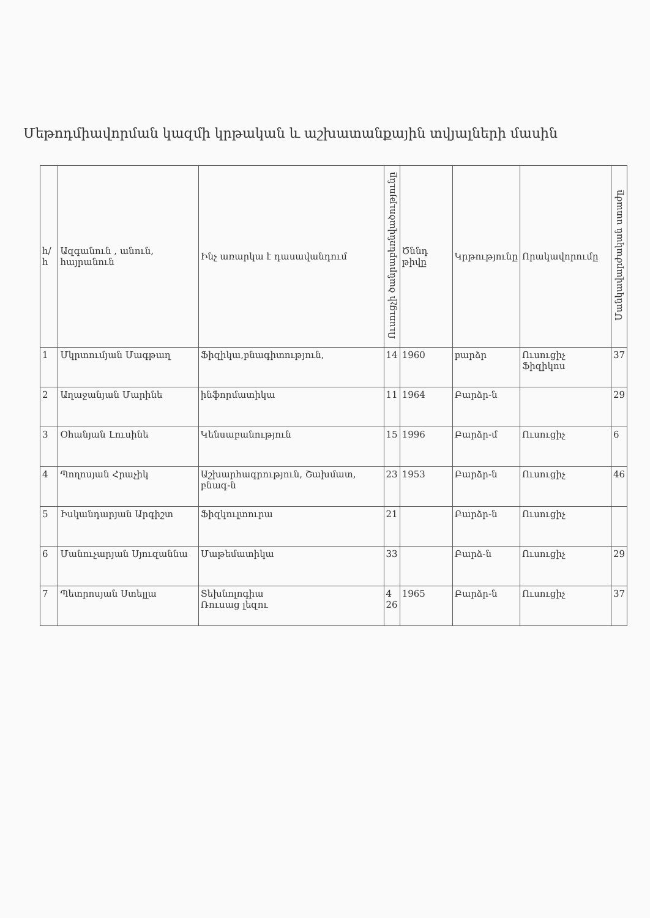Մեթոդմիավորման կազմի կրթական և աշխատանքային տվյալների մասին
| հ/հ | Ազգանուն , անուն, հայրանուն | Ինչ առարկա է դասավանդում | Ուսուցչի ծանրաբեռնվածությունը | Ծննդ թիվը | Կրթությունը | Որակավորումը | Մանկավարժական ստաժը |
| --- | --- | --- | --- | --- | --- | --- | --- |
| 1 | Մկրտումյան Մագթաղ | Ֆիզիկա,բնագիտություն, | 14 | 1960 | բարձր | Ուսուցիչ Ֆիզիկոս | 37 |
| 2 | Աղաջանյան Մարինե | ինֆորմատիկա | 11 | 1964 | Բարձր-ն | | 29 |
| 3 | Օհանյան Լուսինե | Կենսաբանություն | 15 | 1996 | Բարձր-մ | Ուսուցիչ | 6 |
| 4 | Պողոսյան Հրաչիկ | Աշխարհագրություն, Շախմատ, բնագ-ն | 23 | 1953 | Բարձր-ն | Ուսուցիչ | 46 |
| 5 | Իսկանդարյան Արգիշտ | Ֆիզկուլտուրա | 21 | | Բարձր-ն | Ուսուցիչ | |
| 6 | Մանուչարյան Սյուզաննա | Մաթեմատիկա | 33 | | Բարձ-ն | Ուսուցիչ | 29 |
| 7 | Պետրոսյան Ստելլա | Տեխնոլոգիա Ռուսաց լեզու | 4 26 | 1965 | Բարձր-ն | Ուսուցիչ | 37 |